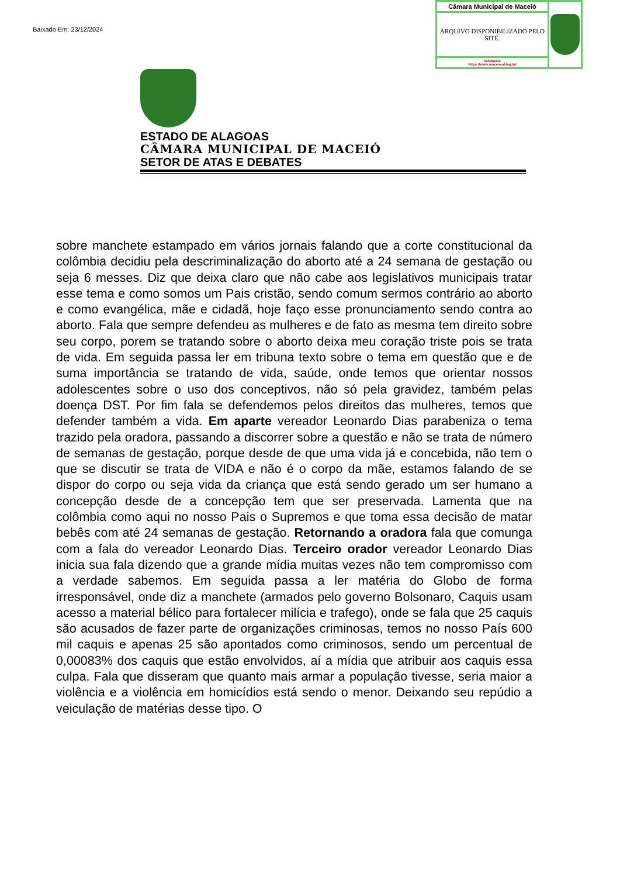Baixado Em: 23/12/2024
| Câmara Municipal de Maceió | |
| ARQUIVO DISPONIBILIZADO PELO SITE. | |
| Validação: https://www.maceio.al.leg.br/ | |
ESTADO DE ALAGOAS
CÂMARA MUNICIPAL DE MACEIÓ
SETOR DE ATAS E DEBATES
sobre manchete estampado em vários jornais falando que a corte constitucional da colômbia decidiu pela descriminalização do aborto até a 24 semana de gestação ou seja 6 messes. Diz que deixa claro que não cabe aos legislativos municipais tratar esse tema e como somos um Pais cristão, sendo comum sermos contrário ao aborto e como evangélica, mãe e cidadã, hoje faço esse pronunciamento sendo contra ao aborto. Fala que sempre defendeu as mulheres e de fato as mesma tem direito sobre seu corpo, porem se tratando sobre o aborto deixa meu coração triste pois se trata de vida. Em seguida passa ler em tribuna texto sobre o tema em questão que e de suma importância se tratando de vida, saúde, onde temos que orientar nossos adolescentes sobre o uso dos conceptivos, não só pela gravidez, também pelas doença DST. Por fim fala se defendemos pelos direitos das mulheres, temos que defender também a vida. Em aparte vereador Leonardo Dias parabeniza o tema trazido pela oradora, passando a discorrer sobre a questão e não se trata de número de semanas de gestação, porque desde de que uma vida já e concebida, não tem o que se discutir se trata de VIDA e não é o corpo da mãe, estamos falando de se dispor do corpo ou seja vida da criança que está sendo gerado um ser humano a concepção desde de a concepção tem que ser preservada. Lamenta que na colômbia como aqui no nosso Pais o Supremos e que toma essa decisão de matar bebês com até 24 semanas de gestação. Retornando a oradora fala que comunga com a fala do vereador Leonardo Dias. Terceiro orador vereador Leonardo Dias inicia sua fala dizendo que a grande mídia muitas vezes não tem compromisso com a verdade sabemos. Em seguida passa a ler matéria do Globo de forma irresponsável, onde diz a manchete (armados pelo governo Bolsonaro, Caquis usam acesso a material bélico para fortalecer milícia e trafego), onde se fala que 25 caquis são acusados de fazer parte de organizações criminosas, temos no nosso País 600 mil caquis e apenas 25 são apontados como criminosos, sendo um percentual de 0,00083% dos caquis que estão envolvidos, aí a mídia que atribuir aos caquis essa culpa. Fala que disseram que quanto mais armar a população tivesse, seria maior a violência e a violência em homicídios está sendo o menor. Deixando seu repúdio a veiculação de matérias desse tipo. O